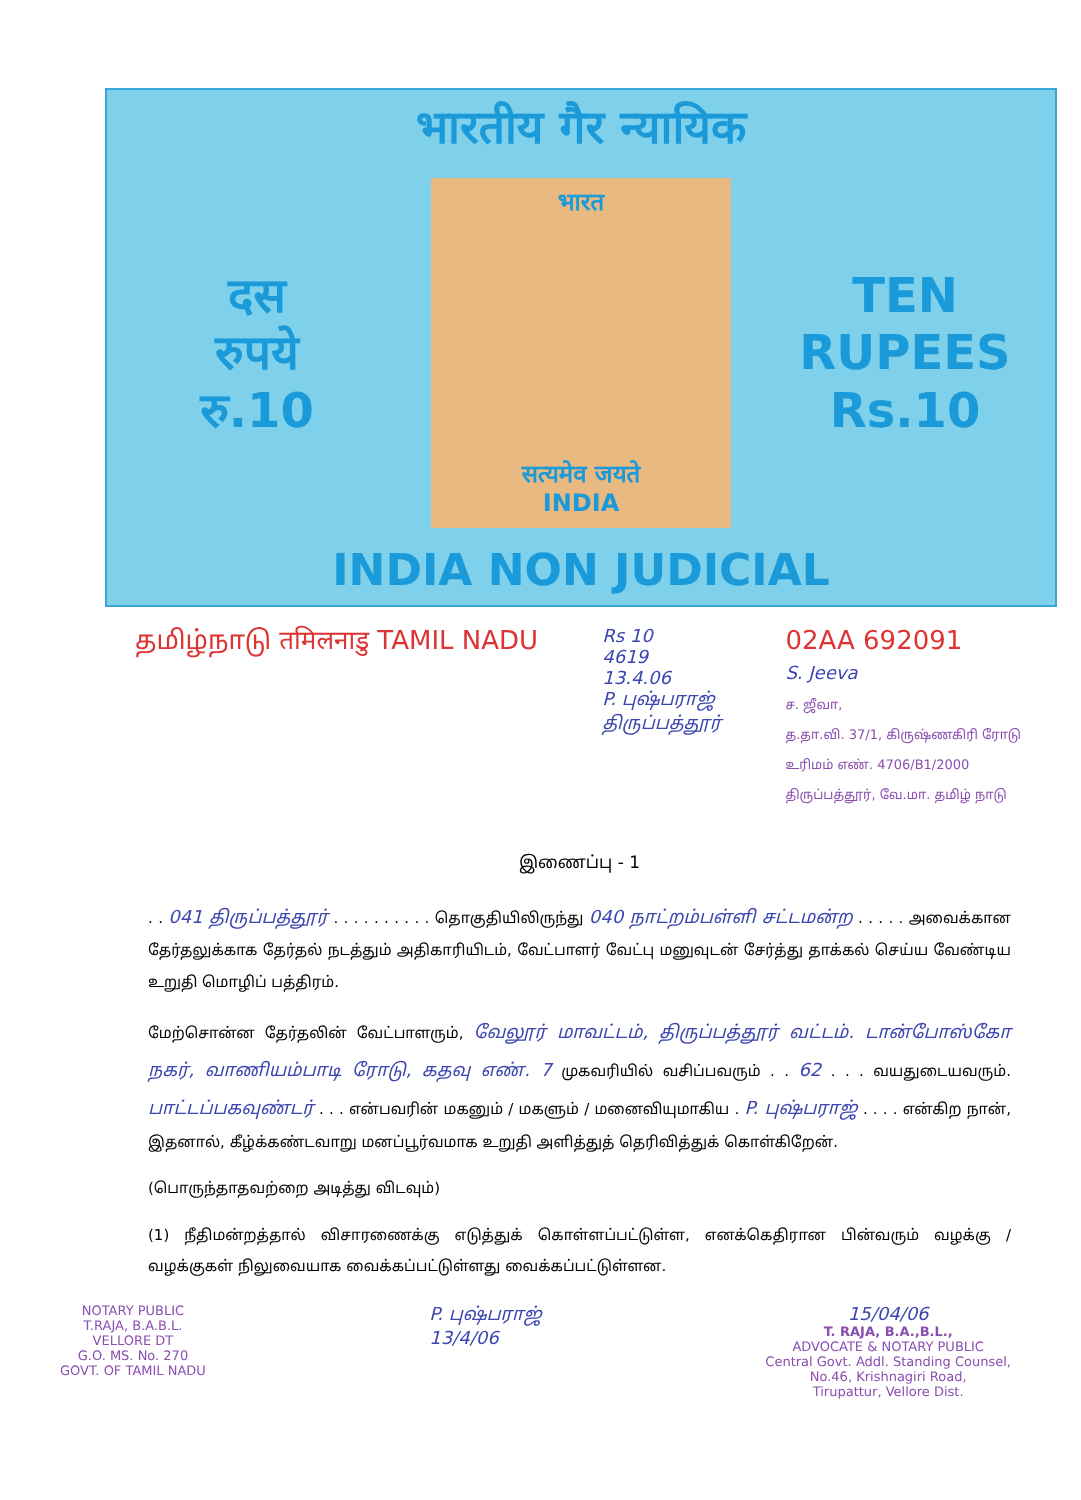भारतीय गैर न्यायिक
दस
रुपये
रु.10
भारत
सत्यमेव जयते
INDIA
TEN
RUPEES
Rs.10
INDIA NON JUDICIAL
தமிழ்நாடு तमिलनाडु TAMIL NADU Rs 10
4619
13.4.06
P. புஷ்பராஜ்
திருப்பத்தூர் 02AA 692091
S. Jeeva
ச. ஜீவா,
த.தா.வி. 37/1, கிருஷ்ணகிரி ரோடு
உரிமம் எண். 4706/B1/2000
திருப்பத்தூர், வே.மா. தமிழ் நாடு
இணைப்பு - 1
. . 041 திருப்பத்தூர் . . . . . . . . . . தொகுதியிலிருந்து 040 நாட்றம்பள்ளி சட்டமன்ற . . . . . அவைக்கான தேர்தலுக்காக தேர்தல் நடத்தும் அதிகாரியிடம், வேட்பாளர் வேட்பு மனுவுடன் சேர்த்து தாக்கல் செய்ய வேண்டிய உறுதி மொழிப் பத்திரம்.
மேற்சொன்ன தேர்தலின் வேட்பாளரும், வேலூர் மாவட்டம், திருப்பத்தூர் வட்டம். டான்போஸ்கோ நகர், வாணியம்பாடி ரோடு, கதவு எண். 7 முகவரியில் வசிப்பவரும் . . 62 . . . வயதுடையவரும். பாட்டப்பகவுண்டர் . . . என்பவரின் மகனும் / மகளும் / மனைவியுமாகிய . P. புஷ்பராஜ் . . . . என்கிற நான், இதனால், கீழ்க்கண்டவாறு மனப்பூர்வமாக உறுதி அளித்துத் தெரிவித்துக் கொள்கிறேன்.
(பொருந்தாதவற்றை அடித்து விடவும்)
(1) நீதிமன்றத்தால் விசாரணைக்கு எடுத்துக் கொள்ளப்பட்டுள்ள, எனக்கெதிரான பின்வரும் வழக்கு / வழக்குகள் நிலுவையாக வைக்கப்பட்டுள்ளது வைக்கப்பட்டுள்ளன.
NOTARY PUBLIC
T.RAJA, B.A.B.L.
VELLORE DT
G.O. MS. No. 270
GOVT. OF TAMIL NADU
P. புஷ்பராஜ்
13/4/06
15/04/06
T. RAJA, B.A.,B.L.,
ADVOCATE & NOTARY PUBLIC
Central Govt. Addl. Standing Counsel,
No.46, Krishnagiri Road,
Tirupattur, Vellore Dist.